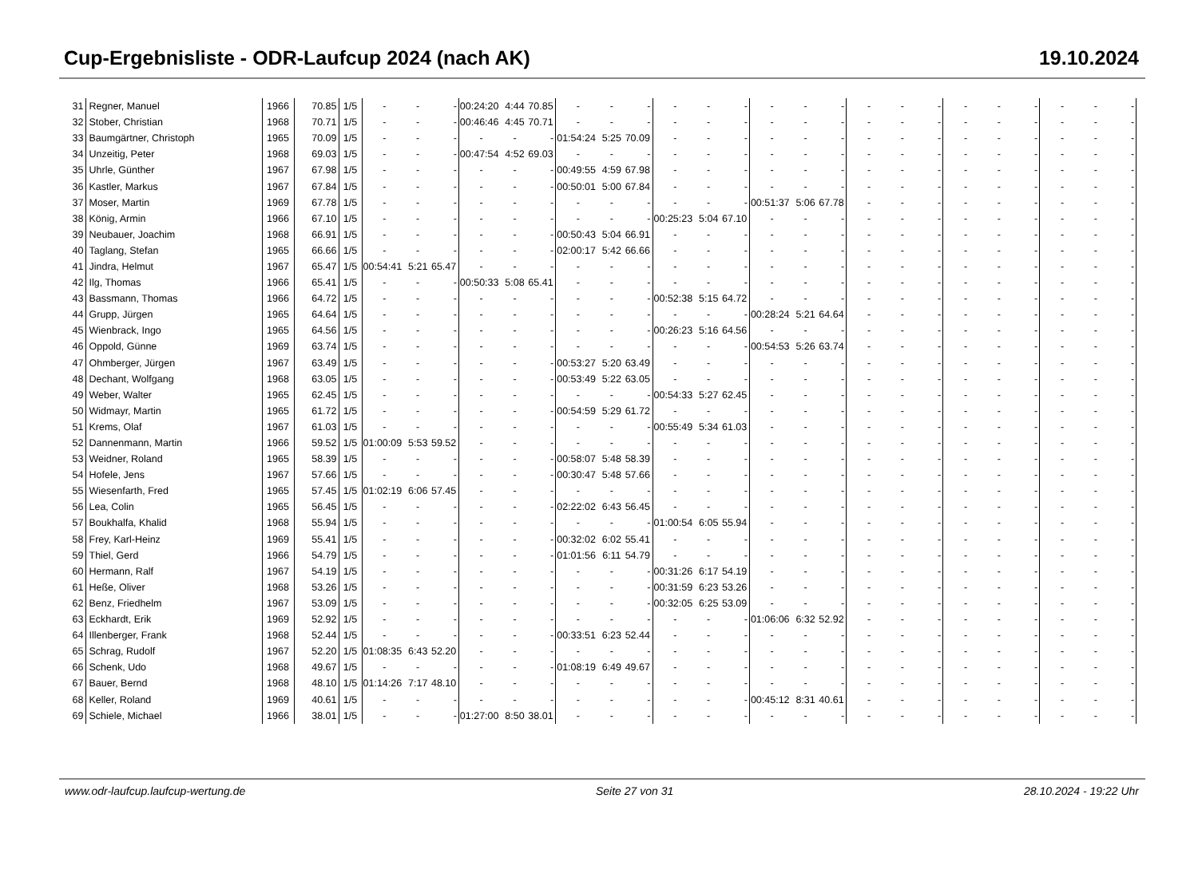Cup-Ergebnisliste - ODR-Laufcup 2024 (nach AK) 19.10.2024
| 31 | Regner, Manuel | 1966 | 70.85 | 1/5 | - | - | - | 00:24:20 | 4:44 | 70.85 | - | - | - | - | - | - | - | - | - | - | - | - | - | - | - | - | - | - |
| 32 | Stober, Christian | 1968 | 70.71 | 1/5 | - | - | - | 00:46:46 | 4:45 | 70.71 | - | - | - | - | - | - | - | - | - | - | - | - | - | - | - | - | - | - |
| 33 | Baumgärtner, Christoph | 1965 | 70.09 | 1/5 | - | - | - | - | - | - | 01:54:24 | 5:25 | 70.09 | - | - | - | - | - | - | - | - | - | - | - | - | - | - | - |
| 34 | Unzeitig, Peter | 1968 | 69.03 | 1/5 | - | - | - | 00:47:54 | 4:52 | 69.03 | - | - | - | - | - | - | - | - | - | - | - | - | - | - | - | - | - | - |
| 35 | Uhrle, Günther | 1967 | 67.98 | 1/5 | - | - | - | - | - | - | 00:49:55 | 4:59 | 67.98 | - | - | - | - | - | - | - | - | - | - | - | - | - | - | - |
| 36 | Kastler, Markus | 1967 | 67.84 | 1/5 | - | - | - | - | - | - | 00:50:01 | 5:00 | 67.84 | - | - | - | - | - | - | - | - | - | - | - | - | - | - | - |
| 37 | Moser, Martin | 1969 | 67.78 | 1/5 | - | - | - | - | - | - | - | - | - | - | - | - | 00:51:37 | 5:06 | 67.78 | - | - | - | - | - | - | - | - | - |
| 38 | König, Armin | 1966 | 67.10 | 1/5 | - | - | - | - | - | - | - | - | - | 00:25:23 | 5:04 | 67.10 | - | - | - | - | - | - | - | - | - | - | - | - |
| 39 | Neubauer, Joachim | 1968 | 66.91 | 1/5 | - | - | - | - | - | - | 00:50:43 | 5:04 | 66.91 | - | - | - | - | - | - | - | - | - | - | - | - | - | - | - |
| 40 | Taglang, Stefan | 1965 | 66.66 | 1/5 | - | - | - | - | - | - | 02:00:17 | 5:42 | 66.66 | - | - | - | - | - | - | - | - | - | - | - | - | - | - | - |
| 41 | Jindra, Helmut | 1967 | 65.47 | 1/5 | 00:54:41 | 5:21 | 65.47 | - | - | - | - | - | - | - | - | - | - | - | - | - | - | - | - | - | - | - | - | - |
| 42 | Ilg, Thomas | 1966 | 65.41 | 1/5 | - | - | - | 00:50:33 | 5:08 | 65.41 | - | - | - | - | - | - | - | - | - | - | - | - | - | - | - | - | - | - |
| 43 | Bassmann, Thomas | 1966 | 64.72 | 1/5 | - | - | - | - | - | - | - | - | - | 00:52:38 | 5:15 | 64.72 | - | - | - | - | - | - | - | - | - | - | - | - |
| 44 | Grupp, Jürgen | 1965 | 64.64 | 1/5 | - | - | - | - | - | - | - | - | - | - | - | - | 00:28:24 | 5:21 | 64.64 | - | - | - | - | - | - | - | - | - |
| 45 | Wienbrack, Ingo | 1965 | 64.56 | 1/5 | - | - | - | - | - | - | - | - | - | 00:26:23 | 5:16 | 64.56 | - | - | - | - | - | - | - | - | - | - | - | - |
| 46 | Oppold, Günne | 1969 | 63.74 | 1/5 | - | - | - | - | - | - | - | - | - | - | - | - | 00:54:53 | 5:26 | 63.74 | - | - | - | - | - | - | - | - | - |
| 47 | Ohmberger, Jürgen | 1967 | 63.49 | 1/5 | - | - | - | - | - | - | 00:53:27 | 5:20 | 63.49 | - | - | - | - | - | - | - | - | - | - | - | - | - | - | - |
| 48 | Dechant, Wolfgang | 1968 | 63.05 | 1/5 | - | - | - | - | - | - | 00:53:49 | 5:22 | 63.05 | - | - | - | - | - | - | - | - | - | - | - | - | - | - | - |
| 49 | Weber, Walter | 1965 | 62.45 | 1/5 | - | - | - | - | - | - | - | - | - | 00:54:33 | 5:27 | 62.45 | - | - | - | - | - | - | - | - | - | - | - | - |
| 50 | Widmayr, Martin | 1965 | 61.72 | 1/5 | - | - | - | - | - | - | 00:54:59 | 5:29 | 61.72 | - | - | - | - | - | - | - | - | - | - | - | - | - | - | - |
| 51 | Krems, Olaf | 1967 | 61.03 | 1/5 | - | - | - | - | - | - | - | - | - | 00:55:49 | 5:34 | 61.03 | - | - | - | - | - | - | - | - | - | - | - | - |
| 52 | Dannenmann, Martin | 1966 | 59.52 | 1/5 | 01:00:09 | 5:53 | 59.52 | - | - | - | - | - | - | - | - | - | - | - | - | - | - | - | - | - | - | - | - | - |
| 53 | Weidner, Roland | 1965 | 58.39 | 1/5 | - | - | - | - | - | - | 00:58:07 | 5:48 | 58.39 | - | - | - | - | - | - | - | - | - | - | - | - | - | - | - |
| 54 | Hofele, Jens | 1967 | 57.66 | 1/5 | - | - | - | - | - | - | 00:30:47 | 5:48 | 57.66 | - | - | - | - | - | - | - | - | - | - | - | - | - | - | - |
| 55 | Wiesenfarth, Fred | 1965 | 57.45 | 1/5 | 01:02:19 | 6:06 | 57.45 | - | - | - | - | - | - | - | - | - | - | - | - | - | - | - | - | - | - | - | - | - |
| 56 | Lea, Colin | 1965 | 56.45 | 1/5 | - | - | - | - | - | - | 02:22:02 | 6:43 | 56.45 | - | - | - | - | - | - | - | - | - | - | - | - | - | - | - |
| 57 | Boukhalfa, Khalid | 1968 | 55.94 | 1/5 | - | - | - | - | - | - | - | - | - | 01:00:54 | 6:05 | 55.94 | - | - | - | - | - | - | - | - | - | - | - | - |
| 58 | Frey, Karl-Heinz | 1969 | 55.41 | 1/5 | - | - | - | - | - | - | 00:32:02 | 6:02 | 55.41 | - | - | - | - | - | - | - | - | - | - | - | - | - | - | - |
| 59 | Thiel, Gerd | 1966 | 54.79 | 1/5 | - | - | - | - | - | - | 01:01:56 | 6:11 | 54.79 | - | - | - | - | - | - | - | - | - | - | - | - | - | - | - |
| 60 | Hermann, Ralf | 1967 | 54.19 | 1/5 | - | - | - | - | - | - | - | - | - | 00:31:26 | 6:17 | 54.19 | - | - | - | - | - | - | - | - | - | - | - | - |
| 61 | Heße, Oliver | 1968 | 53.26 | 1/5 | - | - | - | - | - | - | - | - | - | 00:31:59 | 6:23 | 53.26 | - | - | - | - | - | - | - | - | - | - | - | - |
| 62 | Benz, Friedhelm | 1967 | 53.09 | 1/5 | - | - | - | - | - | - | - | - | - | 00:32:05 | 6:25 | 53.09 | - | - | - | - | - | - | - | - | - | - | - | - |
| 63 | Eckhardt, Erik | 1969 | 52.92 | 1/5 | - | - | - | - | - | - | - | - | - | - | - | - | 01:06:06 | 6:32 | 52.92 | - | - | - | - | - | - | - | - | - |
| 64 | Illenberger, Frank | 1968 | 52.44 | 1/5 | - | - | - | - | - | - | 00:33:51 | 6:23 | 52.44 | - | - | - | - | - | - | - | - | - | - | - | - | - | - | - |
| 65 | Schrag, Rudolf | 1967 | 52.20 | 1/5 | 01:08:35 | 6:43 | 52.20 | - | - | - | - | - | - | - | - | - | - | - | - | - | - | - | - | - | - | - | - | - |
| 66 | Schenk, Udo | 1968 | 49.67 | 1/5 | - | - | - | - | - | - | 01:08:19 | 6:49 | 49.67 | - | - | - | - | - | - | - | - | - | - | - | - | - | - | - |
| 67 | Bauer, Bernd | 1968 | 48.10 | 1/5 | 01:14:26 | 7:17 | 48.10 | - | - | - | - | - | - | - | - | - | - | - | - | - | - | - | - | - | - | - | - | - |
| 68 | Keller, Roland | 1969 | 40.61 | 1/5 | - | - | - | - | - | - | - | - | - | - | - | - | 00:45:12 | 8:31 | 40.61 | - | - | - | - | - | - | - | - | - |
| 69 | Schiele, Michael | 1966 | 38.01 | 1/5 | - | - | - | 01:27:00 | 8:50 | 38.01 | - | - | - | - | - | - | - | - | - | - | - | - | - | - | - | - | - | - |
www.odr-laufcup.laufcup-wertung.de Seite 27 von 31 28.10.2024 - 19:22 Uhr